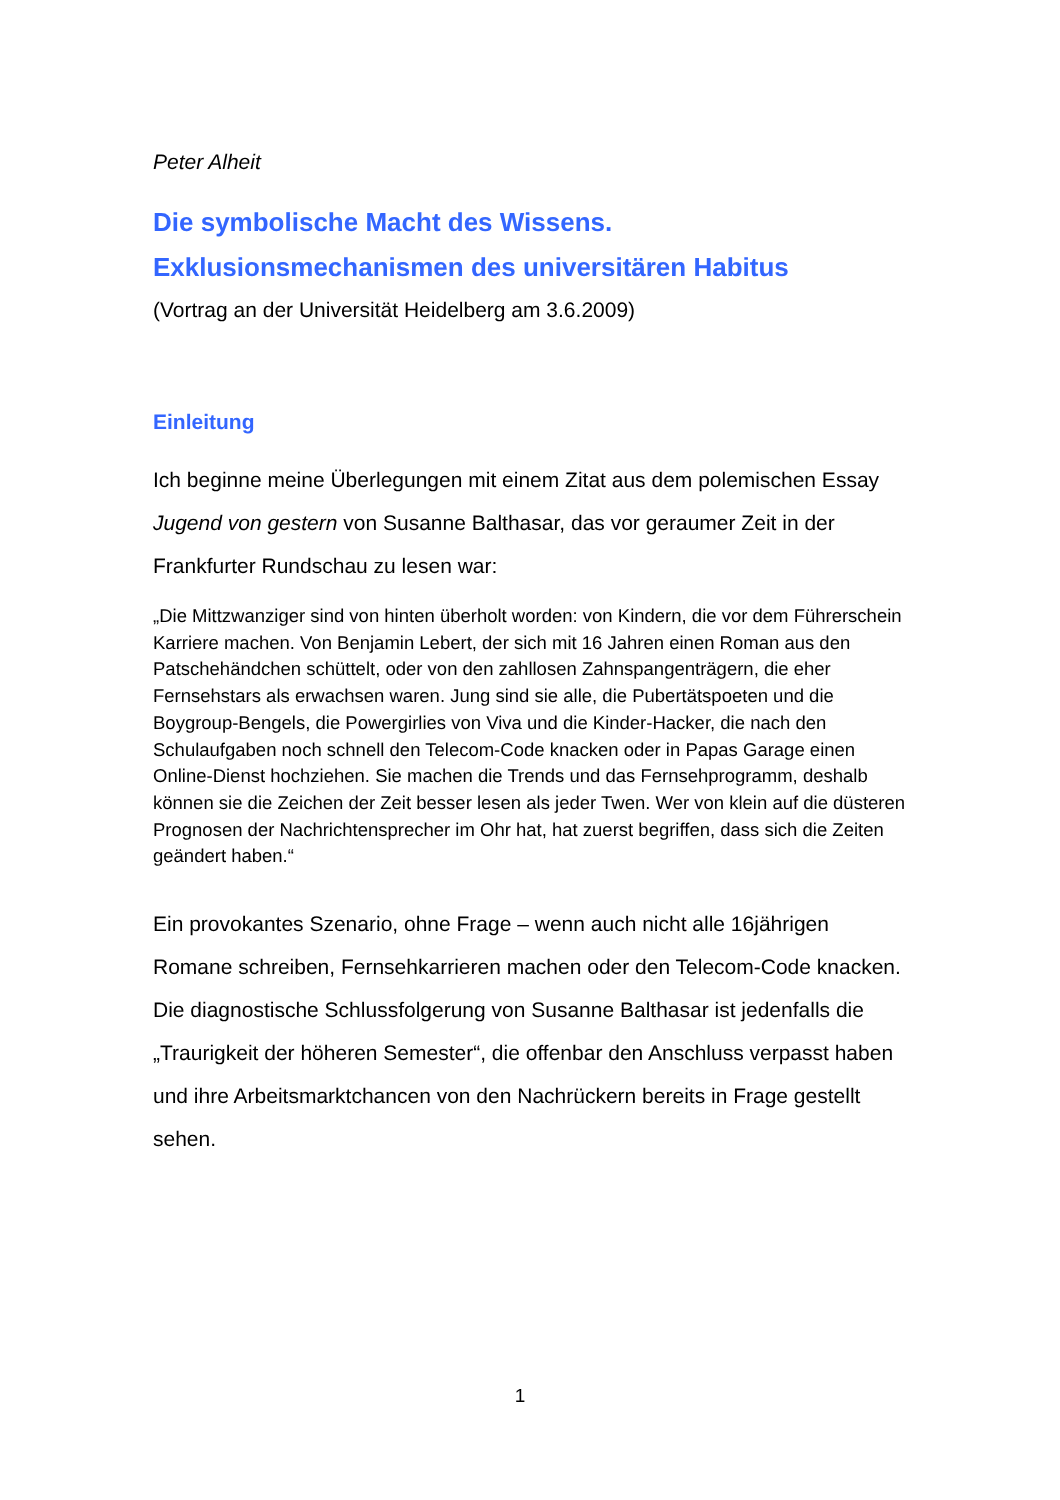Peter Alheit
Die symbolische Macht des Wissens.
Exklusionsmechanismen des universitären Habitus
(Vortrag an der Universität Heidelberg am 3.6.2009)
Einleitung
Ich beginne meine Überlegungen mit einem Zitat aus dem polemischen Essay Jugend von gestern von Susanne Balthasar, das vor geraumer Zeit in der Frankfurter Rundschau zu lesen war:
„Die Mittzwanziger sind von hinten überholt worden: von Kindern, die vor dem Führerschein Karriere machen. Von Benjamin Lebert, der sich mit 16 Jahren einen Roman aus den Patschehändchen schüttelt, oder von den zahllosen Zahnspangenträgern, die eher Fernsehstars als erwachsen waren. Jung sind sie alle, die Pubertätspoeten und die Boygroup-Bengels, die Powergirlies von Viva und die Kinder-Hacker, die nach den Schulaufgaben noch schnell den Telecom-Code knacken oder in Papas Garage einen Online-Dienst hochziehen. Sie machen die Trends und das Fernsehprogramm, deshalb können sie die Zeichen der Zeit besser lesen als jeder Twen. Wer von klein auf die düsteren Prognosen der Nachrichtensprecher im Ohr hat, hat zuerst begriffen, dass sich die Zeiten geändert haben.“
Ein provokantes Szenario, ohne Frage – wenn auch nicht alle 16jährigen Romane schreiben, Fernsehkarrieren machen oder den Telecom-Code knacken. Die diagnostische Schlussfolgerung von Susanne Balthasar ist jedenfalls die „Traurigkeit der höheren Semester“, die offenbar den Anschluss verpasst haben und ihre Arbeitsmarktchancen von den Nachrückern bereits in Frage gestellt sehen.
1